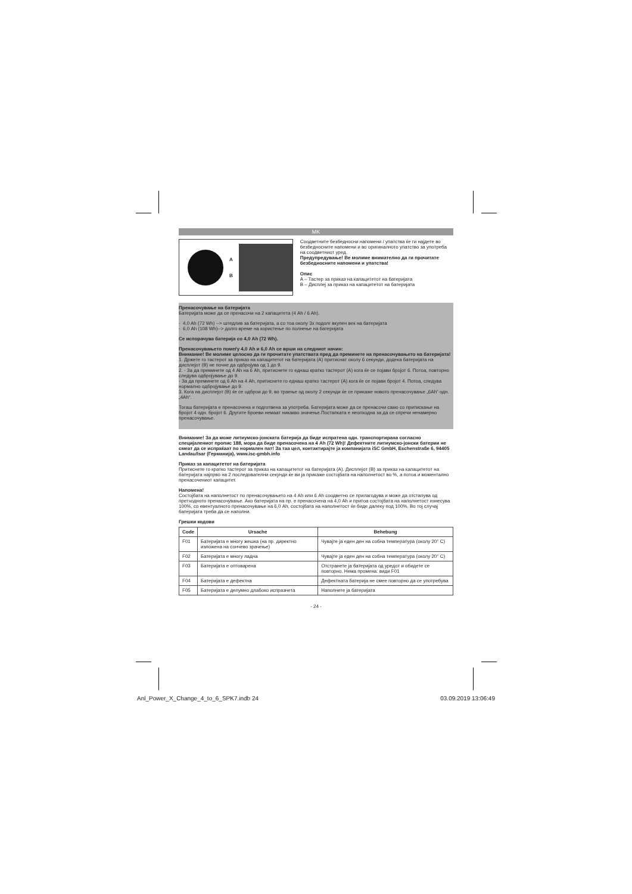MK
A
B
Соодветните безбедносни напомени / упатства ќе ги најдете во безбедносните напомени и во оригиналното упатство за употреба на соодветниот уред.
Предупредување! Ве молиме внимателно да ги прочитате безбедносните напомени и упатства!
Опис
A – Тастер за приказ на капацитетот на батеријата
B – Дисплеј за приказ на капацитетот на батеријата
Пренасочување на батеријата
Батеријата може да се пренасочи на 2 капацитета (4 Ah / 6 Ah).
- 4,0 Ah (72 Wh) --> штедлив за батеријата, а со тоа околу 3x подолг вкупен век на батеријата
- 6,0 Ah (108 Wh)--> долго време на користење по полнење на батеријата
Се испорачува батерија со 4,0 Ah (72 Wh).
Пренасочувањето помеѓу 4,0 Ah и 6,0 Ah се врши на следниот начин:
Внимание! Ве молиме целосно да ги прочитате упатствата пред да преминете на пренасочувањето на батеријата!
1. Држете го тастерот за приказ на капацитетот на батеријата (A) притиснат околу 6 секунди, додека батеријата на дисплејот (B) не почне да одбројува од 1 до 9.
2. - За да преминете од 4 Ah на 6 Ah, притиснете го еднаш кратко тастерот (A) кога ќе се појави бројот 6. Потоа, повторно следува одбројување до 9.
- За да преминете од 6 Ah на 4 Ah, притиснете го еднаш кратко тастерот (A) кога ќе се појави бројот 4. Потоа, следува нормално одбројување до 9.
3. Кога на дисплејот (B) ќе се одброи до 9, во траење од околу 2 секунди ќе се прикаже новото пренасочување „6Ah“ одн. „4Ah“.
Тогаш батеријата е пренасочена и подготвена за употреба. Батеријата може да се пренасочи само со притискање на бројот 4 одн. бројот 6. Другите броеви немаат никакво значење.Постапката е неопходна за да се спречи ненамерно пренасочување.
Внимание! За да може литиумско-јонската батерија да биде испратена одн. транспортирана согласно специјалениот пропис 188, мора да биде пренасочена на 4 Ah (72 Wh)! Дефектните литиумско-јонски батерии не смеат да се испраќаат по нормален пат! За таа цел, контактирајте ја компанијата iSC GmbH, Eschenstraße 6, 94405 Landau/Isar (Германија), www.isc-gmbh.info
Приказ за капацитетот на батеријата
Притиснете го кратко тастерот за приказ на капацитетот на батеријата (A). Дисплејот (B) за приказ на капацитетот на батеријата најпрво на 2 последователни секунди ќе ви ја прикаже состојбата на наполнетост во %, а потоа и моментално пренасочениот капацитет.
Напомена!
Состојбата на наполнетост по пренасочувањето на 4 Ah или 6 Ah соодветно се прилагодува и може да отстапува од претходното пренасочување. Ако батеријата на пр. е пренасочена на 4,0 Ah и притоа состојбата на наполнетост изнесува 100%, со евентуалното пренасочување на 6,0 Ah, состојбата на наполнетост ќе биде далеку под 100%. Во тој случај батеријата треба да се наполни.
Грешки кодови
| Code | Ursache | Behebung |
| --- | --- | --- |
| F01 | Батеријата е многу жешка (на пр. директно изложена на сончево зрачење) | Чувајте ја еден ден на собна температура (околу 20° C) |
| F02 | Батеријата е многу ладна | Чувајте ја еден ден на собна температура (околу 20° C) |
| F03 | Батеријата е оптоварена | Отстранете ја батеријата од уредот и обидете се повторно. Нема промена: види F01 |
| F04 | Батеријата е дефектна | Дефектната батерија не смее повторно да се употребува |
| F05 | Батеријата е делумно длабоко испразнета | Наполнете ја батеријата |
- 24 -
Anl_Power_X_Change_4_to_6_SPK7.indb 24 03.09.2019 13:06:49